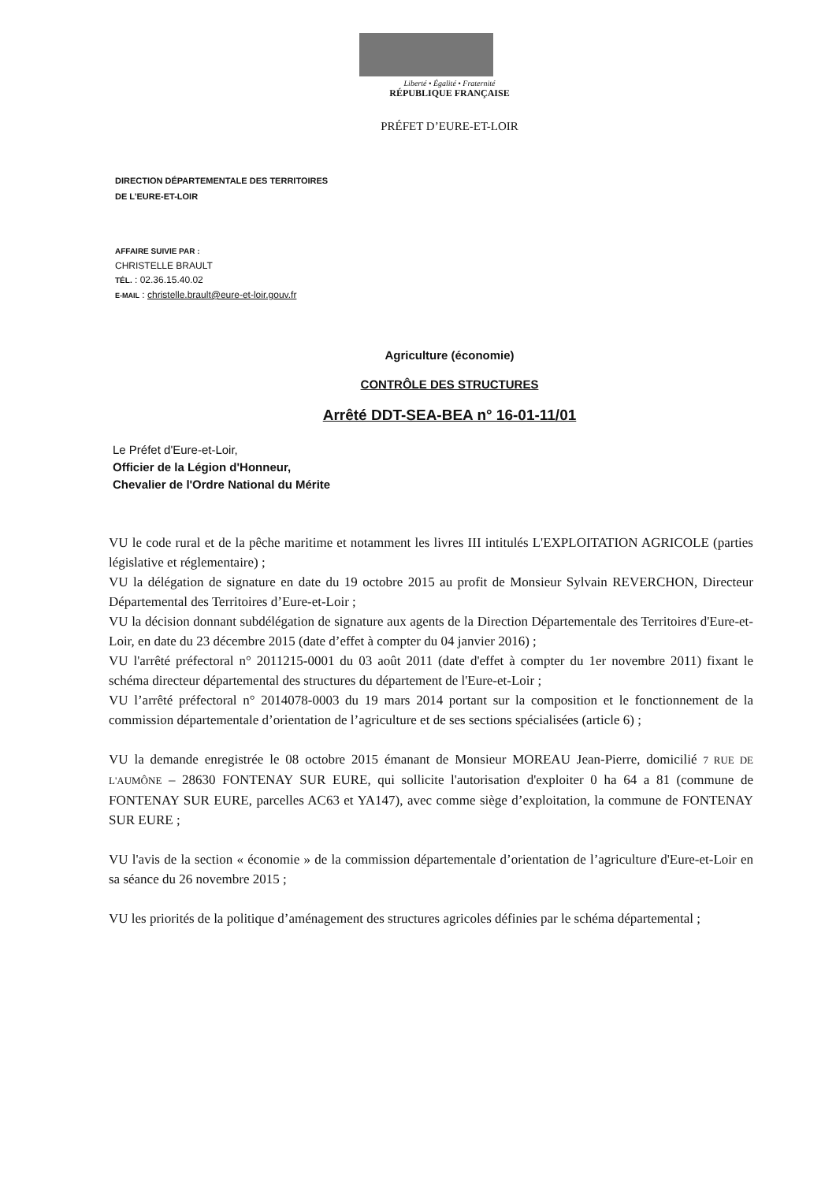Liberté • Égalité • Fraternité
RÉPUBLIQUE FRANÇAISE
PRÉFET D’EURE-ET-LOIR
DIRECTION DÉPARTEMENTALE DES TERRITOIRES
DE L’EURE-ET-LOIR
AFFAIRE SUIVIE PAR :
CHRISTELLE BRAULT
TÉL. : 02.36.15.40.02
E-MAIL : christelle.brault@eure-et-loir.gouv.fr
Agriculture (économie)
CONTRÔLE DES STRUCTURES
Arrêté DDT-SEA-BEA n° 16-01-11/01
Le Préfet d'Eure-et-Loir,
Officier de la Légion d'Honneur,
Chevalier de l'Ordre National du Mérite
VU le code rural et de la pêche maritime et notamment les livres III intitulés L'EXPLOITATION AGRICOLE (parties législative et réglementaire) ;
VU la délégation de signature en date du 19 octobre 2015 au profit de Monsieur Sylvain REVERCHON, Directeur Départemental des Territoires d’Eure-et-Loir ;
VU la décision donnant subdélégation de signature aux agents de la Direction Départementale des Territoires d'Eure-et-Loir, en date du 23 décembre 2015 (date d’effet à compter du 04 janvier 2016) ;
VU l'arrêté préfectoral n° 2011215-0001 du 03 août 2011 (date d'effet à compter du 1er novembre 2011) fixant le schéma directeur départemental des structures du département de l'Eure-et-Loir ;
VU l’arrêté préfectoral n° 2014078-0003 du 19 mars 2014 portant sur la composition et le fonctionnement de la commission départementale d’orientation de l’agriculture et de ses sections spécialisées (article 6) ;
VU la demande enregistrée le 08 octobre 2015 émanant de Monsieur MOREAU Jean-Pierre, domicilié 7 RUE DE L'AUMÔNE – 28630 FONTENAY SUR EURE, qui sollicite l'autorisation d'exploiter 0 ha 64 a 81 (commune de FONTENAY SUR EURE, parcelles AC63 et YA147), avec comme siège d’exploitation, la commune de FONTENAY SUR EURE ;
VU l'avis de la section « économie » de la commission départementale d’orientation de l’agriculture d'Eure-et-Loir en sa séance du 26 novembre 2015 ;
VU les priorités de la politique d’aménagement des structures agricoles définies par le schéma départemental ;